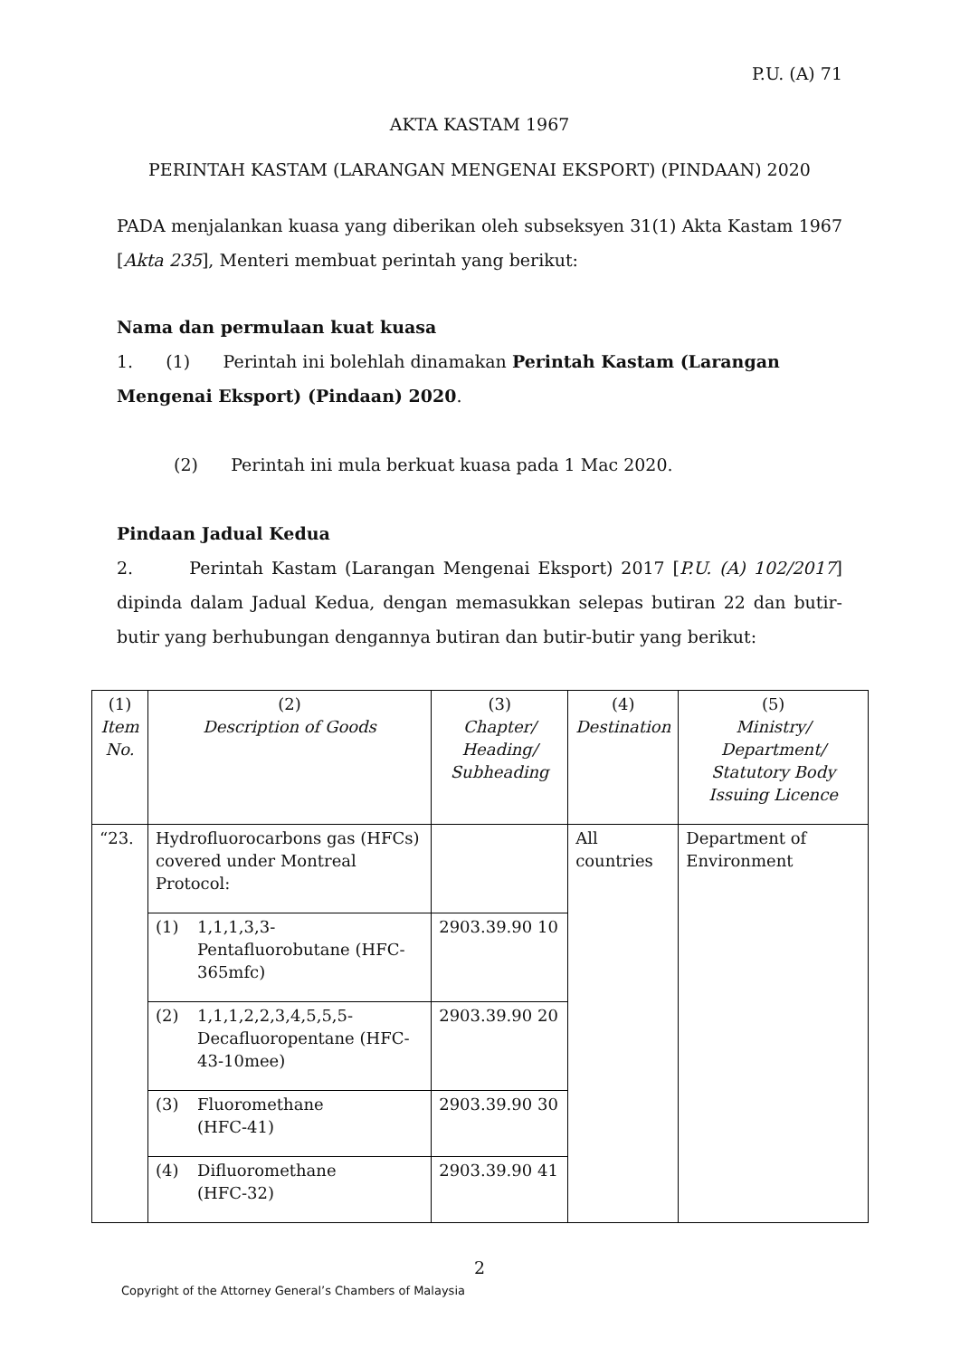P.U. (A) 71
AKTA KASTAM 1967
PERINTAH KASTAM (LARANGAN MENGENAI EKSPORT) (PINDAAN) 2020
PADA menjalankan kuasa yang diberikan oleh subseksyen 31(1) Akta Kastam 1967 [Akta 235], Menteri membuat perintah yang berikut:
Nama dan permulaan kuat kuasa
1. (1) Perintah ini bolehlah dinamakan Perintah Kastam (Larangan Mengenai Eksport) (Pindaan) 2020.
(2) Perintah ini mula berkuat kuasa pada 1 Mac 2020.
Pindaan Jadual Kedua
2. Perintah Kastam (Larangan Mengenai Eksport) 2017 [P.U. (A) 102/2017] dipinda dalam Jadual Kedua, dengan memasukkan selepas butiran 22 dan butir-butir yang berhubungan dengannya butiran dan butir-butir yang berikut:
| (1) Item No. | (2) Description of Goods | | (3) Chapter/ Heading/ Subheading | (4) Destination | (5) Ministry/ Department/ Statutory Body Issuing Licence |
| --- | --- | --- | --- | --- | --- |
| “23. | Hydrofluorocarbons gas (HFCs) covered under Montreal Protocol: | | | All countries | Department of Environment |
| | (1) | 1,1,1,3,3-Pentafluorobutane (HFC-365mfc) | 2903.39.90 10 | | |
| | (2) | 1,1,1,2,2,3,4,5,5,5-Decafluoropentane (HFC-43-10mee) | 2903.39.90 20 | | |
| | (3) | Fluoromethane (HFC-41) | 2903.39.90 30 | | |
| | (4) | Difluoromethane (HFC-32) | 2903.39.90 41 | | |
2
Copyright of the Attorney General’s Chambers of Malaysia